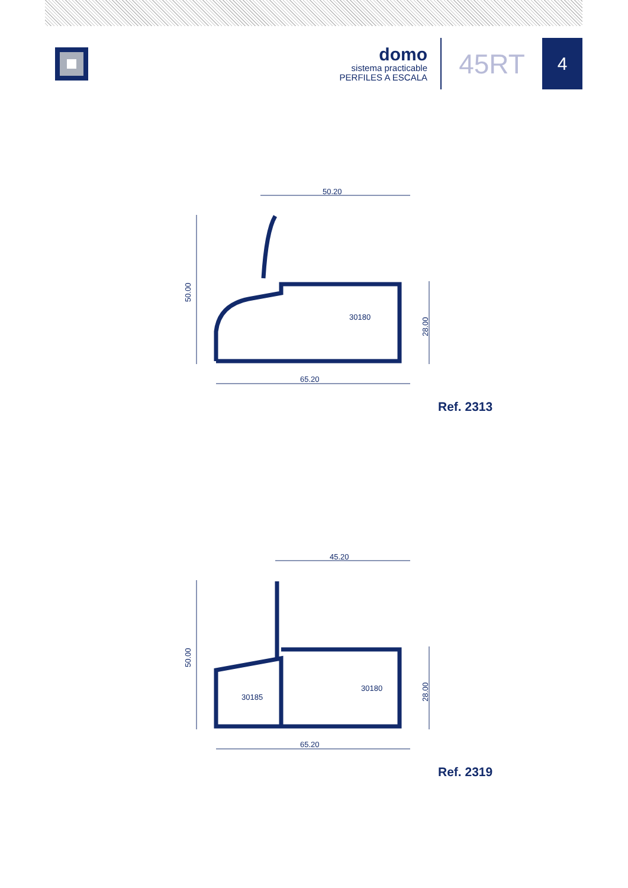domo
sistema practicable
PERFILES A ESCALA
45RT
4
50.20
65.20
30180
50.00
28.00
Ref. 2313
45.20
65.20
30180
30185
50.00
28.00
Ref. 2319